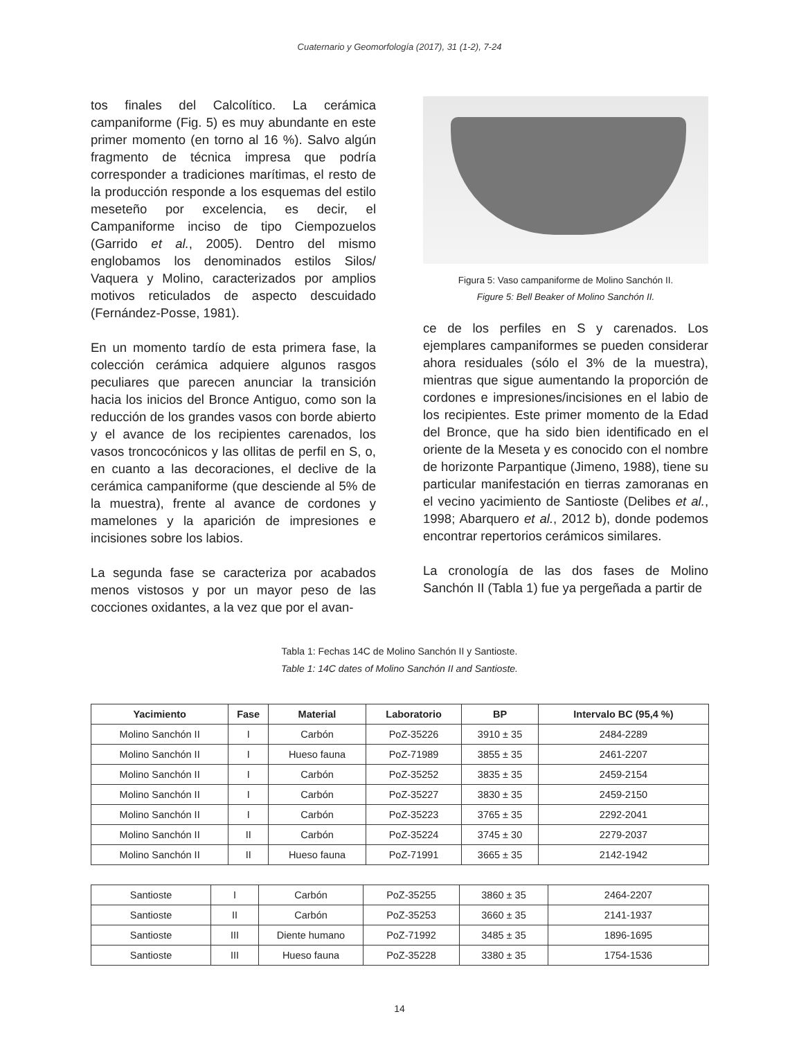Cuaternario y Geomorfología (2017), 31 (1-2), 7-24
tos finales del Calcolítico. La cerámica campaniforme (Fig. 5) es muy abundante en este primer momento (en torno al 16 %). Salvo algún fragmento de técnica impresa que podría corresponder a tradiciones marítimas, el resto de la producción responde a los esquemas del estilo meseteño por excelencia, es decir, el Campaniforme inciso de tipo Ciempozuelos (Garrido et al., 2005). Dentro del mismo englobamos los denominados estilos Silos/ Vaquera y Molino, caracterizados por amplios motivos reticulados de aspecto descuidado (Fernández-Posse, 1981).
En un momento tardío de esta primera fase, la colección cerámica adquiere algunos rasgos peculiares que parecen anunciar la transición hacia los inicios del Bronce Antiguo, como son la reducción de los grandes vasos con borde abierto y el avance de los recipientes carenados, los vasos troncocónicos y las ollitas de perfil en S, o, en cuanto a las decoraciones, el declive de la cerámica campaniforme (que desciende al 5% de la muestra), frente al avance de cordones y mamelones y la aparición de impresiones e incisiones sobre los labios.
La segunda fase se caracteriza por acabados menos vistosos y por un mayor peso de las cocciones oxidantes, a la vez que por el avan-
Figura 5: Vaso campaniforme de Molino Sanchón II.
Figure 5: Bell Beaker of Molino Sanchón II.
ce de los perfiles en S y carenados. Los ejemplares campaniformes se pueden considerar ahora residuales (sólo el 3% de la muestra), mientras que sigue aumentando la proporción de cordones e impresiones/incisiones en el labio de los recipientes. Este primer momento de la Edad del Bronce, que ha sido bien identificado en el oriente de la Meseta y es conocido con el nombre de horizonte Parpantique (Jimeno, 1988), tiene su particular manifestación en tierras zamoranas en el vecino yacimiento de Santioste (Delibes et al., 1998; Abarquero et al., 2012 b), donde podemos encontrar repertorios cerámicos similares.
La cronología de las dos fases de Molino Sanchón II (Tabla 1) fue ya pergeñada a partir de
Tabla 1: Fechas 14C de Molino Sanchón II y Santioste.
Table 1: 14C dates of Molino Sanchón II and Santioste.
| Yacimiento | Fase | Material | Laboratorio | BP | Intervalo BC (95,4 %) |
| --- | --- | --- | --- | --- | --- |
| Molino Sanchón II | I | Carbón | PoZ-35226 | 3910 ± 35 | 2484-2289 |
| Molino Sanchón II | I | Hueso fauna | PoZ-71989 | 3855 ± 35 | 2461-2207 |
| Molino Sanchón II | I | Carbón | PoZ-35252 | 3835 ± 35 | 2459-2154 |
| Molino Sanchón II | I | Carbón | PoZ-35227 | 3830 ± 35 | 2459-2150 |
| Molino Sanchón II | I | Carbón | PoZ-35223 | 3765 ± 35 | 2292-2041 |
| Molino Sanchón II | II | Carbón | PoZ-35224 | 3745 ± 30 | 2279-2037 |
| Molino Sanchón II | II | Hueso fauna | PoZ-71991 | 3665 ± 35 | 2142-1942 |
| Santioste | I | Carbón | PoZ-35255 | 3860 ± 35 | 2464-2207 |
| Santioste | II | Carbón | PoZ-35253 | 3660 ± 35 | 2141-1937 |
| Santioste | III | Diente humano | PoZ-71992 | 3485 ± 35 | 1896-1695 |
| Santioste | III | Hueso fauna | PoZ-35228 | 3380 ± 35 | 1754-1536 |
14